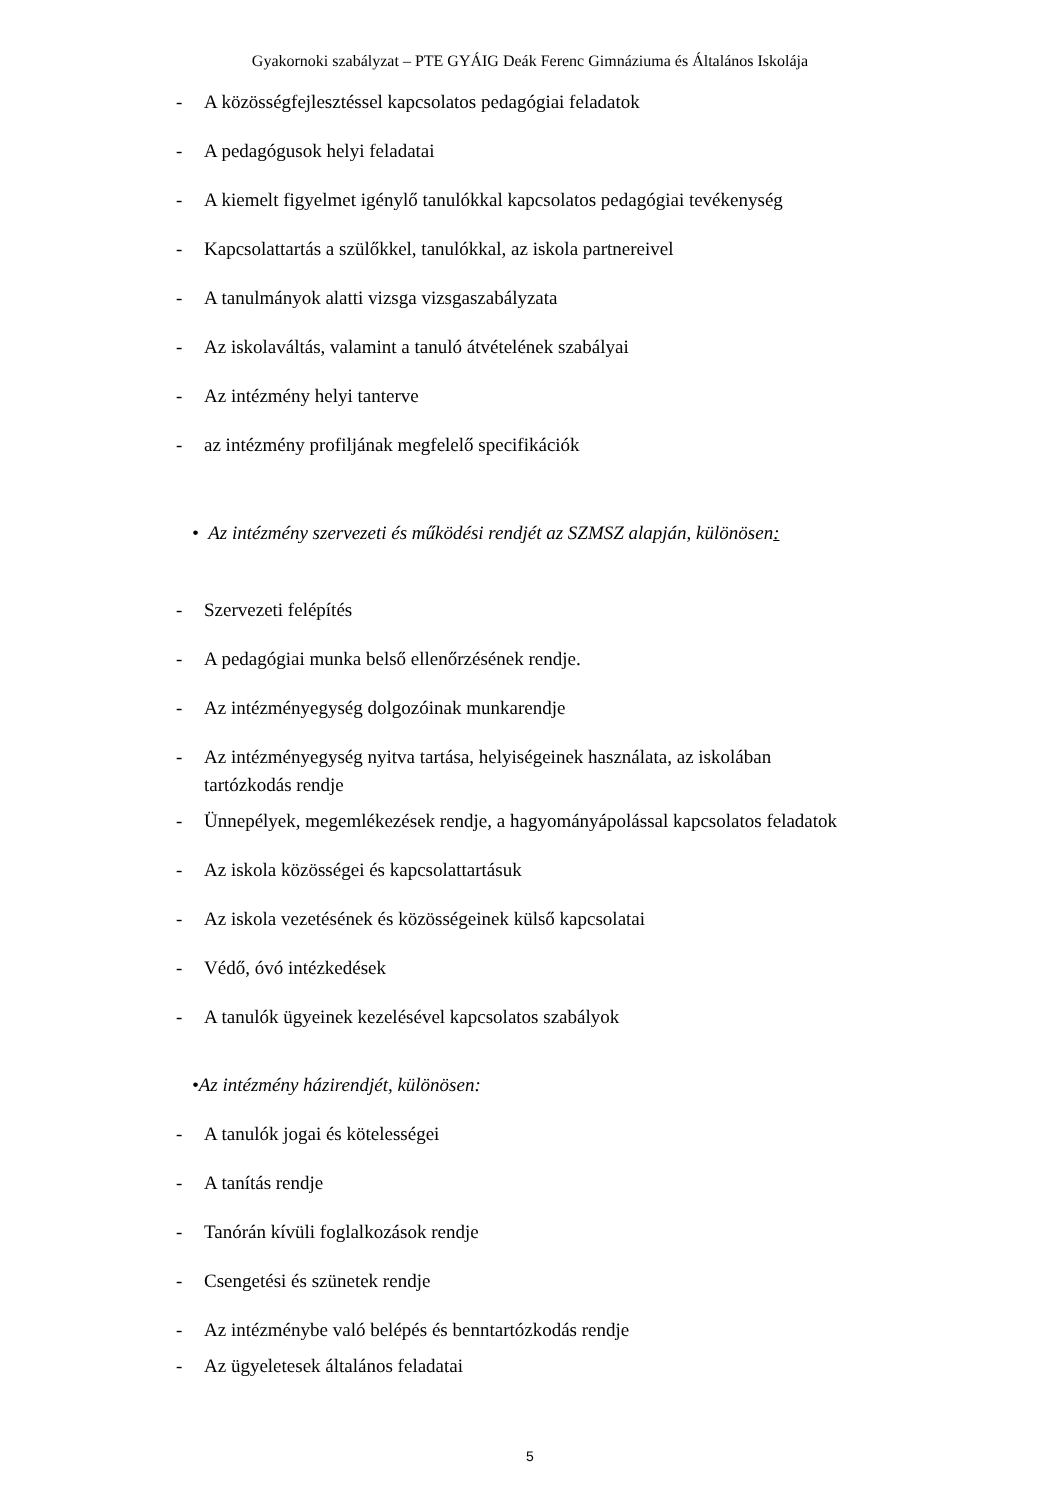Gyakornoki szabályzat – PTE GYÁIG Deák Ferenc Gimnáziuma és Általános Iskolája
- A közösségfejlesztéssel kapcsolatos pedagógiai feladatok
- A pedagógusok helyi feladatai
- A kiemelt figyelmet igénylő tanulókkal kapcsolatos pedagógiai tevékenység
- Kapcsolattartás a szülőkkel, tanulókkal, az iskola partnereivel
- A tanulmányok alatti vizsga vizsgaszabályzata
- Az iskolaváltás, valamint a tanuló átvételének szabályai
- Az intézmény helyi tanterve
- az intézmény profiljának megfelelő specifikációk
• Az intézmény szervezeti és működési rendjét az SZMSZ alapján, különösen:
- Szervezeti felépítés
- A pedagógiai munka belső ellenőrzésének rendje.
- Az intézményegység dolgozóinak munkarendje
- Az intézményegység nyitva tartása, helyiségeinek használata, az iskolában
tartózkodás rendje
- Ünnepélyek, megemlékezések rendje, a hagyományápolással kapcsolatos feladatok
- Az iskola közösségei és kapcsolattartásuk
- Az iskola vezetésének és közösségeinek külső kapcsolatai
- Védő, óvó intézkedések
- A tanulók ügyeinek kezelésével kapcsolatos szabályok
•Az intézmény házirendjét, különösen:
- A tanulók jogai és kötelességei
- A tanítás rendje
- Tanórán kívüli foglalkozások rendje
- Csengetési és szünetek rendje
- Az intézménybe való belépés és benntartózkodás rendje
- Az ügyeletesek általános feladatai
5